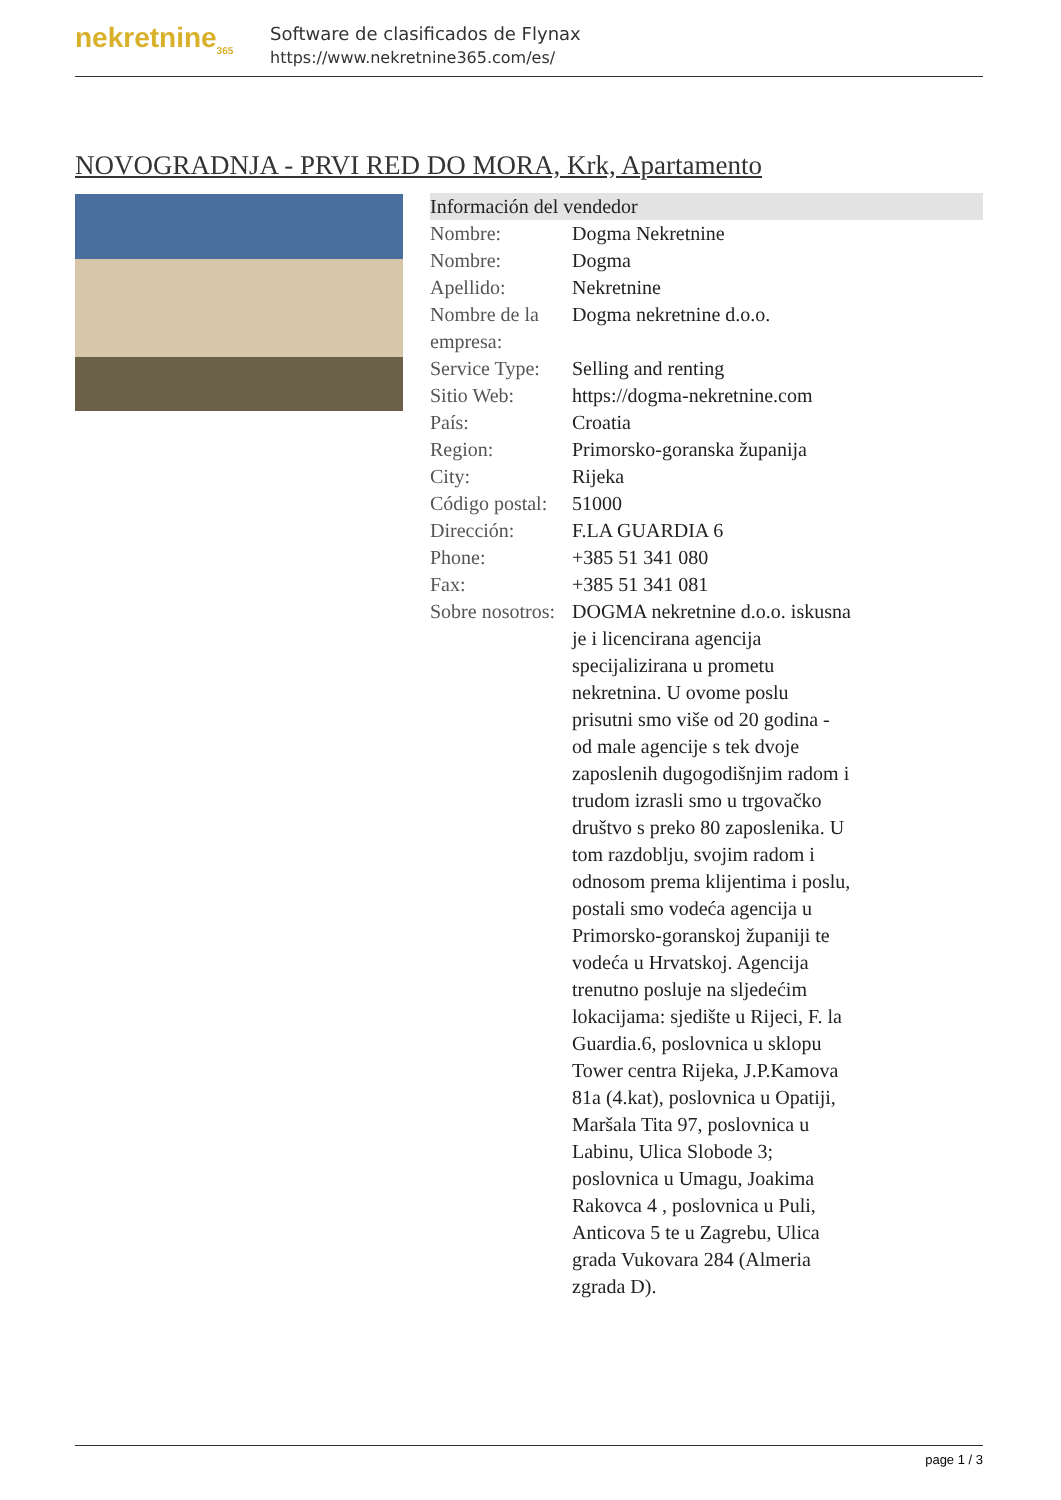nekretnine<sub>365</sub>
Software de clasificados de Flynax
https://www.nekretnine365.com/es/
NOVOGRADNJA - PRVI RED DO MORA, Krk, Apartamento
| Información del vendedor | |
| --- | --- |
| Nombre: | Dogma Nekretnine |
| Nombre: | Dogma |
| Apellido: | Nekretnine |
| Nombre de la empresa: | Dogma nekretnine d.o.o. |
| Service Type: | Selling and renting |
| Sitio Web: | https://dogma-nekretnine.com |
| País: | Croatia |
| Region: | Primorsko-goranska županija |
| City: | Rijeka |
| Código postal: | 51000 |
| Dirección: | F.LA GUARDIA 6 |
| Phone: | +385 51 341 080 |
| Fax: | +385 51 341 081 |
| Sobre nosotros: | DOGMA nekretnine d.o.o. iskusna je i licencirana agencija specijalizirana u prometu nekretnina. U ovome poslu prisutni smo više od 20 godina - od male agencije s tek dvoje zaposlenih dugogodišnjim radom i trudom izrasli smo u trgovačko društvo s preko 80 zaposlenika. U tom razdoblju, svojim radom i odnosom prema klijentima i poslu, postali smo vodeća agencija u Primorsko-goranskoj županiji te vodeća u Hrvatskoj. Agencija trenutno posluje na sljedećim lokacijama: sjedište u Rijeci, F. la Guardia.6, poslovnica u sklopu Tower centra Rijeka, J.P.Kamova 81a (4.kat), poslovnica u Opatiji, Maršala Tita 97, poslovnica u Labinu, Ulica Slobode 3; poslovnica u Umagu, Joakima Rakovca 4 , poslovnica u Puli, Anticova 5 te u Zagrebu, Ulica grada Vukovara 284 (Almeria zgrada D). |
page 1 / 3